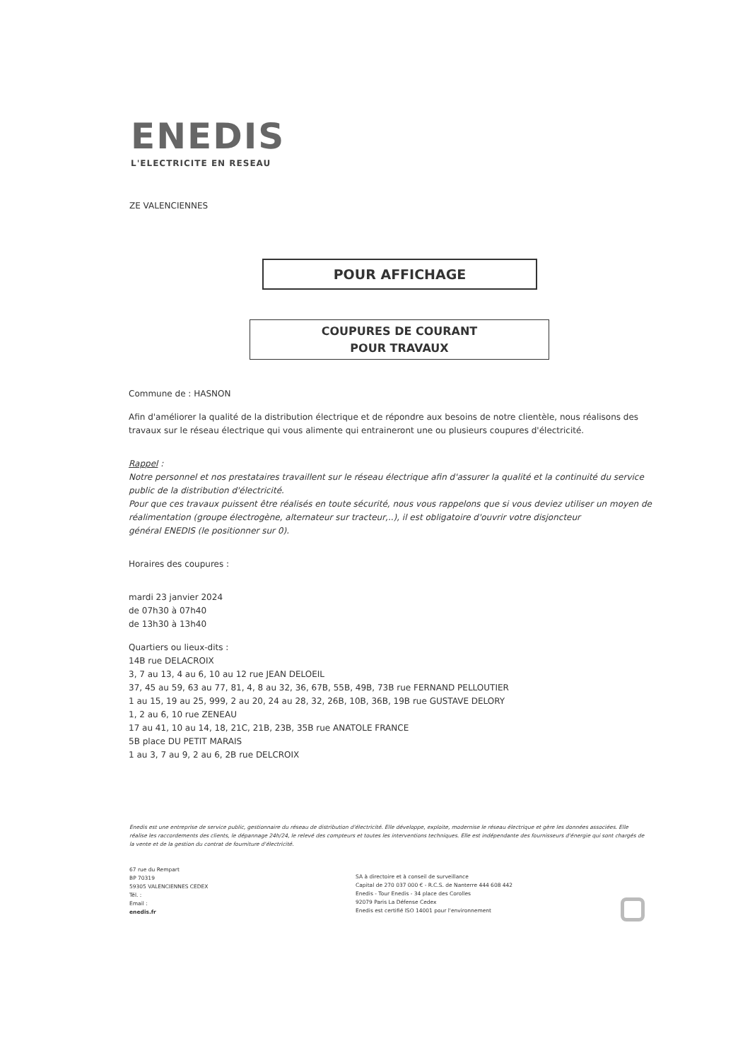ENEDIS
L'ELECTRICITE EN RESEAU
ZE VALENCIENNES
POUR AFFICHAGE
COUPURES DE COURANT
POUR TRAVAUX
Commune de : HASNON
Afin d'améliorer la qualité de la distribution électrique et de répondre aux besoins de notre clientèle, nous réalisons des travaux sur le réseau électrique qui vous alimente qui entraineront une ou plusieurs coupures d'électricité.
Rappel :
Notre personnel et nos prestataires travaillent sur le réseau électrique afin d'assurer la qualité et la continuité du service public de la distribution d'électricité.
Pour que ces travaux puissent être réalisés en toute sécurité, nous vous rappelons que si vous deviez utiliser un moyen de réalimentation (groupe électrogène, alternateur sur tracteur,..), il est obligatoire d'ouvrir votre disjoncteur
général ENEDIS (le positionner sur 0).
Horaires des coupures :
mardi 23 janvier 2024
de 07h30 à 07h40
de 13h30 à 13h40
Quartiers ou lieux-dits :
14B rue DELACROIX
3, 7 au 13, 4 au 6, 10 au 12 rue JEAN DELOEIL
37, 45 au 59, 63 au 77, 81, 4, 8 au 32, 36, 67B, 55B, 49B, 73B rue FERNAND PELLOUTIER
1 au 15, 19 au 25, 999, 2 au 20, 24 au 28, 32, 26B, 10B, 36B, 19B rue GUSTAVE DELORY
1, 2 au 6, 10 rue ZENEAU
17 au 41, 10 au 14, 18, 21C, 21B, 23B, 35B rue ANATOLE FRANCE
5B place DU PETIT MARAIS
1 au 3, 7 au 9, 2 au 6, 2B rue DELCROIX
Enedis est une entreprise de service public, gestionnaire du réseau de distribution d'électricité. Elle développe, exploite, modernise le réseau électrique et gère les données associées. Elle réalise les raccordements des clients, le dépannage 24h/24, le relevé des compteurs et toutes les interventions techniques. Elle est indépendante des fournisseurs d'énergie qui sont chargés de la vente et de la gestion du contrat de fourniture d'électricité.
67 rue du Rempart
BP 70319
59305 VALENCIENNES CEDEX
Tél. :
Email :
enedis.fr
SA à directoire et à conseil de surveillance
Capital de 270 037 000 € - R.C.S. de Nanterre 444 608 442
Enedis - Tour Enedis - 34 place des Corolles
92079 Paris La Défense Cedex
Enedis est certifié ISO 14001 pour l'environnement